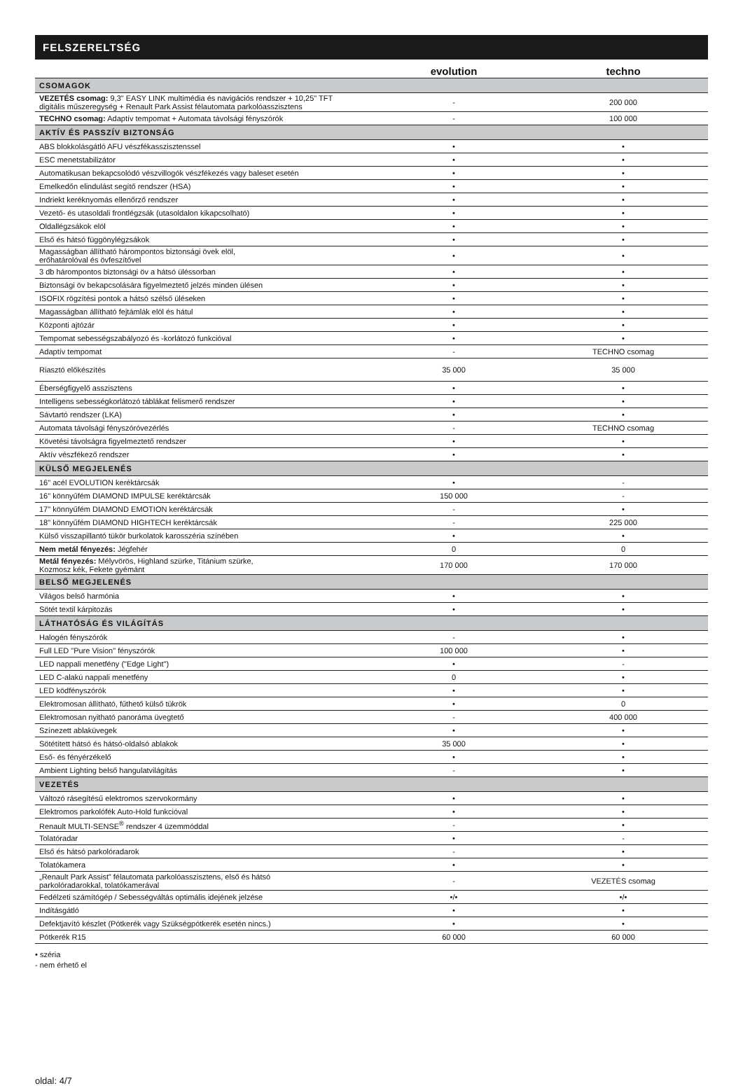FELSZERELTSÉG
| | evolution | techno |
| --- | --- | --- |
| CSOMAGOK | | |
| VEZETÉS csomag: 9,3" EASY LINK multimédia és navigációs rendszer + 10,25" TFT digitális műszeregység + Renault Park Assist félautomata parkolóasszisztens | - | 200 000 |
| TECHNO csomag: Adaptív tempomat + Automata távolsági fényszórók | - | 100 000 |
| AKTÍV ÉS PASSZÍV BIZTONSÁG | | |
| ABS blokkolásgátló AFU vészfékasszisztenssel | • | • |
| ESC menetstabilizátor | • | • |
| Automatikusan bekapcsolódó vészvillogók vészfékezés vagy baleset esetén | • | • |
| Emelkedőn elindulást segítő rendszer (HSA) | • | • |
| Indriekt keréknyomás ellenőrző rendszer | • | • |
| Vezető- és utasoldali frontlégzsák (utasoldalon kikapcsolható) | • | • |
| Oldallégzsákok elöl | • | • |
| Első és hátsó függönylégzsákok | • | • |
| Magasságban állítható hárompontos biztonsági övek elöl, erőhatárolóval és övfeszítővel | • | • |
| 3 db hárompontos biztonsági öv a hátsó üléssorban | • | • |
| Biztonsági öv bekapcsolására figyelmeztető jelzés minden ülésen | • | • |
| ISOFIX rögzítési pontok a hátsó szélső üléseken | • | • |
| Magasságban állítható fejtámlák elöl és hátul | • | • |
| Központi ajtózár | • | • |
| Tempomat sebességszabályozó és -korlátozó funkcióval | • | • |
| Adaptív tempomat | - | TECHNO csomag |
| Riasztó előkészítés | 35 000 | 35 000 |
| Éberségfigyelő asszisztens | • | • |
| Intelligens sebességkorlátozó táblákat felismerő rendszer | • | • |
| Sávtartó rendszer (LKA) | • | • |
| Automata távolsági fényszóróvezérlés | - | TECHNO csomag |
| Követési távolságra figyelmeztető rendszer | • | • |
| Aktív vészfékező rendszer | • | • |
| KÜLSŐ MEGJELENÉS | | |
| 16" acél EVOLUTION keréktárcsák | • | - |
| 16" könnyűfém DIAMOND IMPULSE keréktárcsák | 150 000 | - |
| 17" könnyűfém DIAMOND EMOTION keréktárcsák | - | • |
| 18" könnyűfém DIAMOND HIGHTECH keréktárcsák | - | 225 000 |
| Külső visszapillantó tükör burkolatok karosszéria színében | • | • |
| Nem metál fényezés: Jégfehér | 0 | 0 |
| Metál fényezés: Mélyvörös, Highland szürke, Titánium szürke, Kozmosz kék, Fekete gyémánt | 170 000 | 170 000 |
| BELSŐ MEGJELENÉS | | |
| Világos belső harmónia | • | • |
| Sötét textil kárpitozás | • | • |
| LÁTHATÓSÁG ÉS VILÁGÍTÁS | | |
| Halogén fényszórók | - | • |
| Full LED "Pure Vision" fényszórók | 100 000 | • |
| LED nappali menetfény ("Edge Light") | • | - |
| LED C-alakú nappali menetfény | 0 | • |
| LED ködfényszórók | • | • |
| Elektromosan állítható, fűthető külső tükrök | • | 0 |
| Elektromosan nyitható panoráma üvegtető | - | 400 000 |
| Színezett ablaküvegek | • | • |
| Sötétített hátsó és hátsó-oldalsó ablakok | 35 000 | • |
| Eső- és fényérzékelő | • | • |
| Ambient Lighting belső hangulatvilágítás | - | • |
| VEZETÉS | | |
| Változó rásegítésű elektromos szervokormány | • | • |
| Elektromos parkolófék Auto-Hold funkcióval | • | • |
| Renault MULTI-SENSE<sup>®</sup> rendszer 4 üzemmóddal | - | • |
| Tolatóradar | • | - |
| Első és hátsó parkolóradarok | - | • |
| Tolatókamera | • | • |
| „Renault Park Assist” félautomata parkolóasszisztens, első és hátsó parkolóradarokkal, tolatókamerával | - | VEZETÉS csomag |
| Fedélzeti számítógép / Sebességváltás optimális idejének jelzése | •/• | •/• |
| Indításgátló | • | • |
| Defektjavító készlet (Pótkerék vagy Szükségpótkerék esetén nincs.) | • | • |
| Pótkerék R15 | 60 000 | 60 000 |
• széria
- nem érhető el
oldal: 4/7